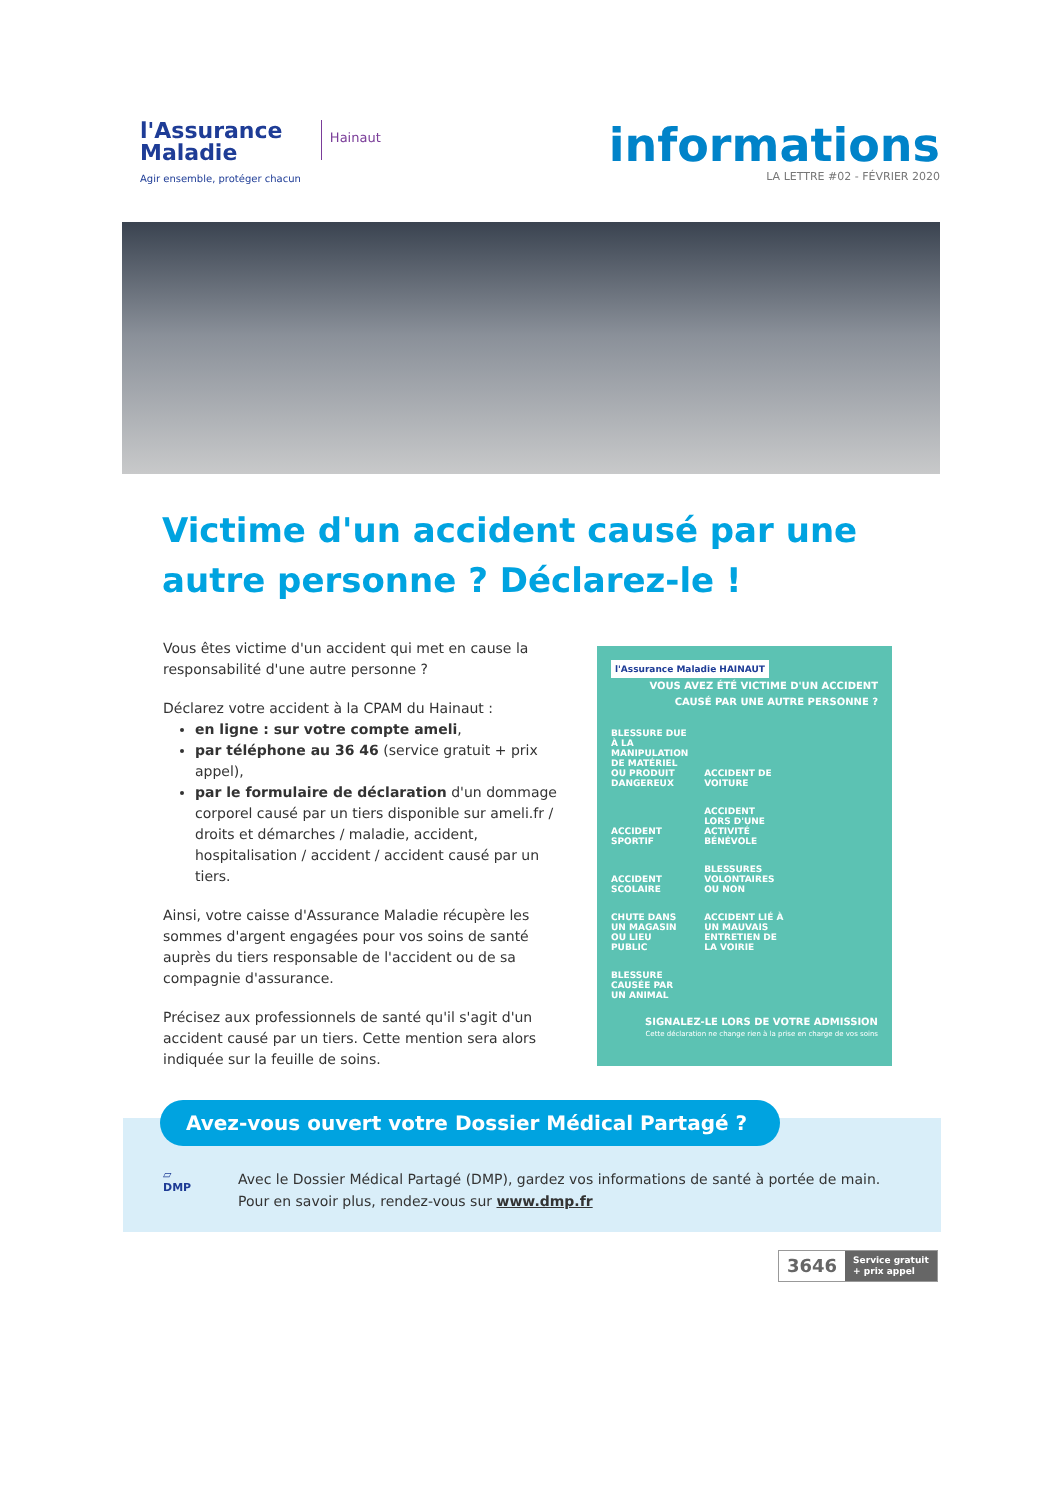l'Assurance
Maladie
Agir ensemble, protéger chacun
Hainaut
informations
LA LETTRE #02 - FÉVRIER 2020
Victime d'un accident causé par une autre personne ? Déclarez-le !
Vous êtes victime d'un accident qui met en cause la responsabilité d'une autre personne ?
Déclarez votre accident à la CPAM du Hainaut :
en ligne : sur votre compte ameli,
par téléphone au 36 46 (service gratuit + prix appel),
par le formulaire de déclaration d'un dommage corporel causé par un tiers disponible sur ameli.fr / droits et démarches / maladie, accident, hospitalisation / accident / accident causé par un tiers.
Ainsi, votre caisse d'Assurance Maladie récupère les sommes d'argent engagées pour vos soins de santé auprès du tiers responsable de l'accident ou de sa compagnie d'assurance.
Précisez aux professionnels de santé qu'il s'agit d'un accident causé par un tiers. Cette mention sera alors indiquée sur la feuille de soins.
l'Assurance Maladie HAINAUT
VOUS AVEZ ÉTÉ VICTIME D'UN ACCIDENT CAUSÉ PAR UNE AUTRE PERSONNE ?
BLESSURE DUE À LA MANIPULATION DE MATÉRIEL OU PRODUIT DANGEREUX ACCIDENT DE VOITURE ACCIDENT SPORTIF ACCIDENT LORS D'UNE ACTIVITÉ BÉNÉVOLE ACCIDENT SCOLAIRE BLESSURES VOLONTAIRES OU NON CHUTE DANS UN MAGASIN OU LIEU PUBLIC ACCIDENT LIÉ À UN MAUVAIS ENTRETIEN DE LA VOIRIE BLESSURE CAUSÉE PAR UN ANIMAL
SIGNALEZ-LE LORS DE VOTRE ADMISSION
Cette déclaration ne change rien à la prise en charge de vos soins
Avez-vous ouvert votre Dossier Médical Partagé ?
▱
DMP
Avec le Dossier Médical Partagé (DMP), gardez vos informations de santé à portée de main.
Pour en savoir plus, rendez-vous sur www.dmp.fr
3646 Service gratuit
+ prix appel